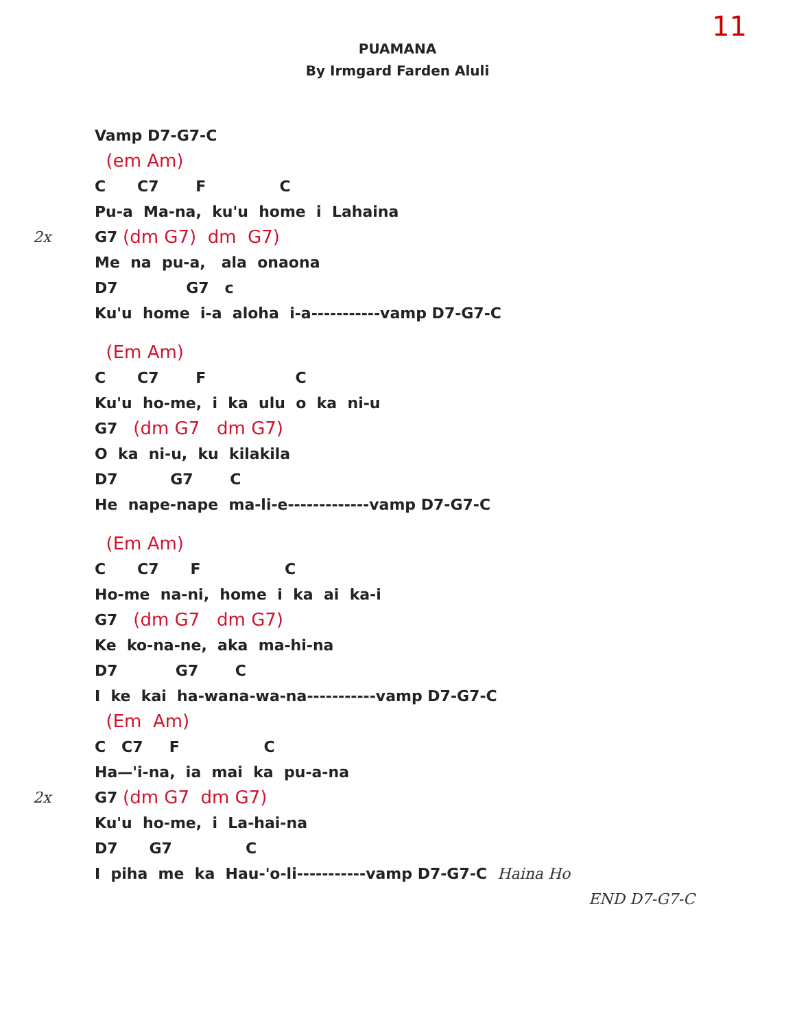11
PUAMANA
By Irmgard Farden Aluli
Vamp D7-G7-C
(em Am)
C C7 F C
Pu-a Ma-na, ku'u home i Lahaina
2x G7 (dm G7) dm G7)
Me na pu-a, ala onaona
D7 G7 c
Ku'u home i-a aloha i-a-----------vamp D7-G7-C
(Em Am)
C C7 F C
Ku'u ho-me, i ka ulu o ka ni-u
G7 (dm G7 dm G7)
O ka ni-u, ku kilakila
D7 G7 C
He nape-nape ma-li-e-------------vamp D7-G7-C
(Em Am)
C C7 F C
Ho-me na-ni, home i ka ai ka-i
G7 (dm G7 dm G7)
Ke ko-na-ne, aka ma-hi-na
D7 G7 C
I ke kai ha-wana-wa-na-----------vamp D7-G7-C
(Em Am)
C C7 F C
Ha—'i-na, ia mai ka pu-a-na
2x G7 (dm G7 dm G7)
Ku'u ho-me, i La-hai-na
D7 G7 C
I piha me ka Hau-'o-li-----------vamp D7-G7-C Haina Ho
END D7-G7-C